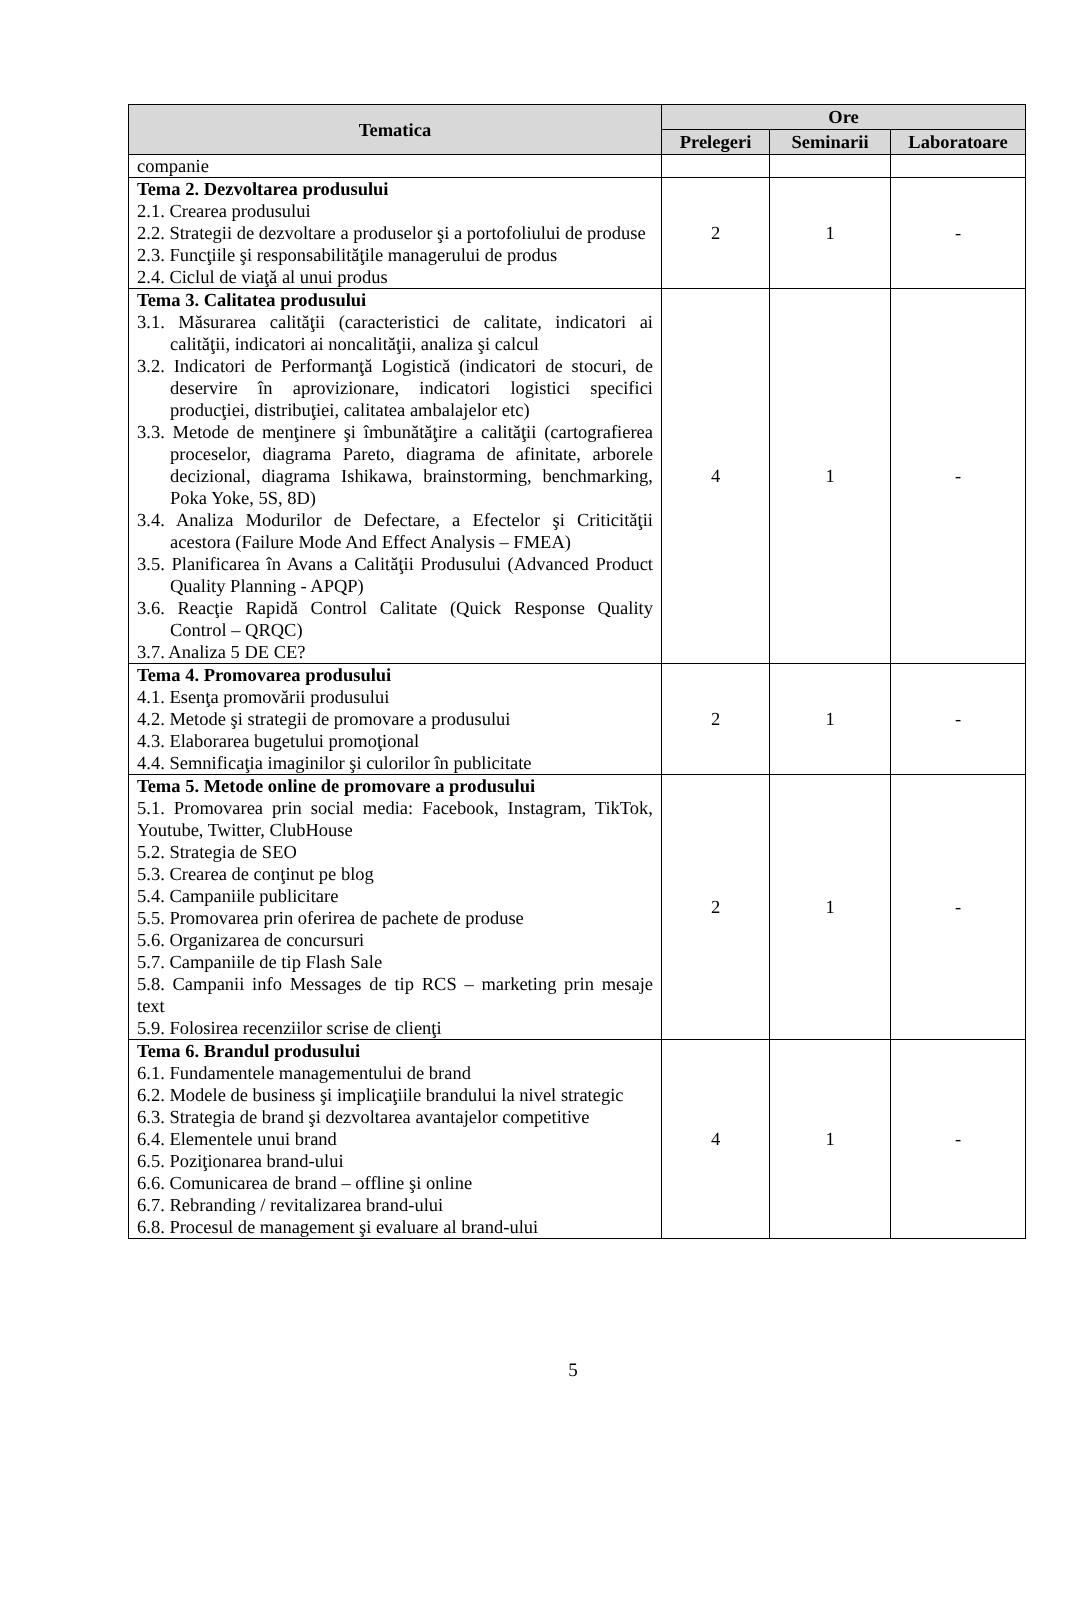| Tematica | Ore | | |
| --- | --- | --- | --- |
| | Prelegeri | Seminarii | Laboratoare |
| companie | | | |
| Tema 2. Dezvoltarea produsului 2.1. Crearea produsului 2.2. Strategii de dezvoltare a produselor şi a portofoliului de produse 2.3. Funcţiile şi responsabilităţile managerului de produs 2.4. Ciclul de viaţă al unui produs | 2 | 1 | - |
| Tema 3. Calitatea produsului 3.1. Măsurarea calităţii (caracteristici de calitate, indicatori ai calităţii, indicatori ai noncalităţii, analiza şi calcul 3.2. Indicatori de Performanţă Logistică (indicatori de stocuri, de deservire în aprovizionare, indicatori logistici specifici producţiei, distribuţiei, calitatea ambalajelor etc) 3.3. Metode de menţinere şi îmbunătăţire a calităţii (cartografierea proceselor, diagrama Pareto, diagrama de afinitate, arborele decizional, diagrama Ishikawa, brainstorming, benchmarking, Poka Yoke, 5S, 8D) 3.4. Analiza Modurilor de Defectare, a Efectelor şi Criticităţii acestora (Failure Mode And Effect Analysis – FMEA) 3.5. Planificarea în Avans a Calităţii Produsului (Advanced Product Quality Planning - APQP) 3.6. Reacţie Rapidă Control Calitate (Quick Response Quality Control – QRQC) 3.7. Analiza 5 DE CE? | 4 | 1 | - |
| Tema 4. Promovarea produsului 4.1. Esenţa promovării produsului 4.2. Metode şi strategii de promovare a produsului 4.3. Elaborarea bugetului promoţional 4.4. Semnificaţia imaginilor şi culorilor în publicitate | 2 | 1 | - |
| Tema 5. Metode online de promovare a produsului 5.1. Promovarea prin social media: Facebook, Instagram, TikTok, Youtube, Twitter, ClubHouse 5.2. Strategia de SEO 5.3. Crearea de conţinut pe blog 5.4. Campaniile publicitare 5.5. Promovarea prin oferirea de pachete de produse 5.6. Organizarea de concursuri 5.7. Campaniile de tip Flash Sale 5.8. Campanii info Messages de tip RCS – marketing prin mesaje text 5.9. Folosirea recenziilor scrise de clienţi | 2 | 1 | - |
| Tema 6. Brandul produsului 6.1. Fundamentele managementului de brand 6.2. Modele de business şi implicaţiile brandului la nivel strategic 6.3. Strategia de brand şi dezvoltarea avantajelor competitive 6.4. Elementele unui brand 6.5. Poziţionarea brand-ului 6.6. Comunicarea de brand – offline şi online 6.7. Rebranding / revitalizarea brand-ului 6.8. Procesul de management şi evaluare al brand-ului | 4 | 1 | - |
5